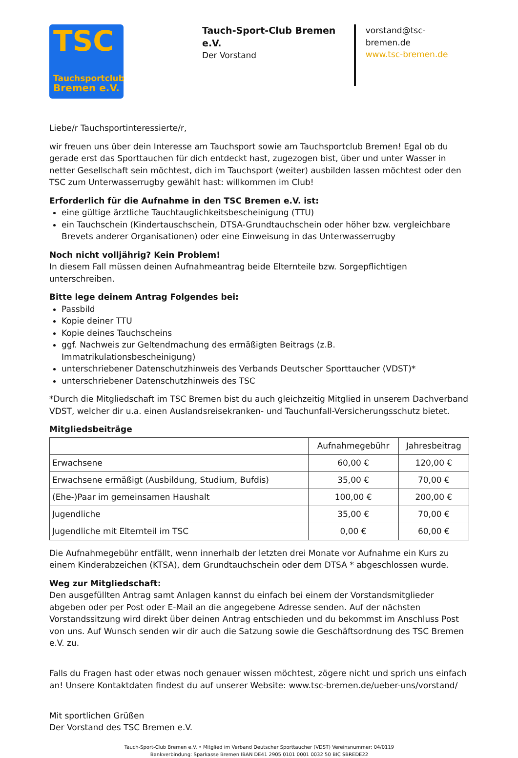TSC
Tauchsportclub
Bremen e.V.
Tauch-Sport-Club Bremen e.V.
Der Vorstand
vorstand@tsc-bremen.de
www.tsc-bremen.de
Liebe/r Tauchsportinteressierte/r,
wir freuen uns über dein Interesse am Tauchsport sowie am Tauchsportclub Bremen! Egal ob du gerade erst das Sporttauchen für dich entdeckt hast, zugezogen bist, über und unter Wasser in netter Gesellschaft sein möchtest, dich im Tauchsport (weiter) ausbilden lassen möchtest oder den TSC zum Unterwasserrugby gewählt hast: willkommen im Club!
Erforderlich für die Aufnahme in den TSC Bremen e.V. ist:
eine gültige ärztliche Tauchtauglichkeitsbescheinigung (TTU)
ein Tauchschein (Kindertauschschein, DTSA-Grundtauchschein oder höher bzw. vergleichbare Brevets anderer Organisationen) oder eine Einweisung in das Unterwasserrugby
Noch nicht volljährig? Kein Problem!
In diesem Fall müssen deinen Aufnahmeantrag beide Elternteile bzw. Sorgepflichtigen unterschreiben.
Bitte lege deinem Antrag Folgendes bei:
Passbild
Kopie deiner TTU
Kopie deines Tauchscheins
ggf. Nachweis zur Geltendmachung des ermäßigten Beitrags (z.B. Immatrikulationsbescheinigung)
unterschriebener Datenschutzhinweis des Verbands Deutscher Sporttaucher (VDST)*
unterschriebener Datenschutzhinweis des TSC
*Durch die Mitgliedschaft im TSC Bremen bist du auch gleichzeitig Mitglied in unserem Dachverband VDST, welcher dir u.a. einen Auslandsreisekranken- und Tauchunfall-Versicherungsschutz bietet.
Mitgliedsbeiträge
| | Aufnahmegebühr | Jahresbeitrag |
| --- | --- | --- |
| Erwachsene | 60,00 € | 120,00 € |
| Erwachsene ermäßigt (Ausbildung, Studium, Bufdis) | 35,00 € | 70,00 € |
| (Ehe-)Paar im gemeinsamen Haushalt | 100,00 € | 200,00 € |
| Jugendliche | 35,00 € | 70,00 € |
| Jugendliche mit Elternteil im TSC | 0,00 € | 60,00 € |
Die Aufnahmegebühr entfällt, wenn innerhalb der letzten drei Monate vor Aufnahme ein Kurs zu einem Kinderabzeichen (KTSA), dem Grundtauchschein oder dem DTSA * abgeschlossen wurde.
Weg zur Mitgliedschaft:
Den ausgefüllten Antrag samt Anlagen kannst du einfach bei einem der Vorstandsmitglieder abgeben oder per Post oder E-Mail an die angegebene Adresse senden. Auf der nächsten Vorstandssitzung wird direkt über deinen Antrag entschieden und du bekommst im Anschluss Post von uns. Auf Wunsch senden wir dir auch die Satzung sowie die Geschäftsordnung des TSC Bremen e.V. zu.
Falls du Fragen hast oder etwas noch genauer wissen möchtest, zögere nicht und sprich uns einfach an! Unsere Kontaktdaten findest du auf unserer Website: www.tsc-bremen.de/ueber-uns/vorstand/
Mit sportlichen Grüßen
Der Vorstand des TSC Bremen e.V.
Tauch-Sport-Club Bremen e.V. • Mitglied im Verband Deutscher Sporttaucher (VDST) Vereinsnummer: 04/0119
Bankverbindung: Sparkasse Bremen IBAN DE41 2905 0101 0001 0032 50 BIC SBREDE22